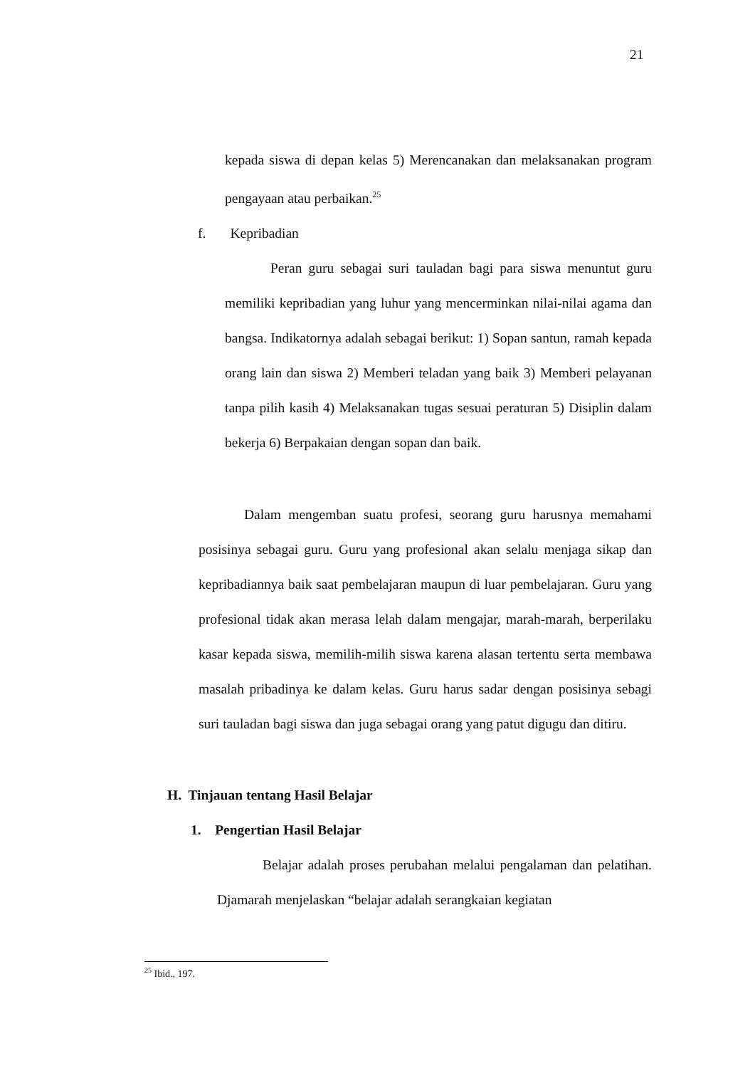21
kepada siswa di depan kelas 5) Merencanakan dan melaksanakan program pengayaan atau perbaikan.<sup>25</sup>
f. Kepribadian
Peran guru sebagai suri tauladan bagi para siswa menuntut guru memiliki kepribadian yang luhur yang mencerminkan nilai-nilai agama dan bangsa. Indikatornya adalah sebagai berikut: 1) Sopan santun, ramah kepada orang lain dan siswa 2) Memberi teladan yang baik 3) Memberi pelayanan tanpa pilih kasih 4) Melaksanakan tugas sesuai peraturan 5) Disiplin dalam bekerja 6) Berpakaian dengan sopan dan baik.
Dalam mengemban suatu profesi, seorang guru harusnya memahami posisinya sebagai guru. Guru yang profesional akan selalu menjaga sikap dan kepribadiannya baik saat pembelajaran maupun di luar pembelajaran. Guru yang profesional tidak akan merasa lelah dalam mengajar, marah-marah, berperilaku kasar kepada siswa, memilih-milih siswa karena alasan tertentu serta membawa masalah pribadinya ke dalam kelas. Guru harus sadar dengan posisinya sebagi suri tauladan bagi siswa dan juga sebagai orang yang patut digugu dan ditiru.
H. Tinjauan tentang Hasil Belajar
1. Pengertian Hasil Belajar
Belajar adalah proses perubahan melalui pengalaman dan pelatihan. Djamarah menjelaskan “belajar adalah serangkaian kegiatan
<sup>25</sup> Ibid., 197.